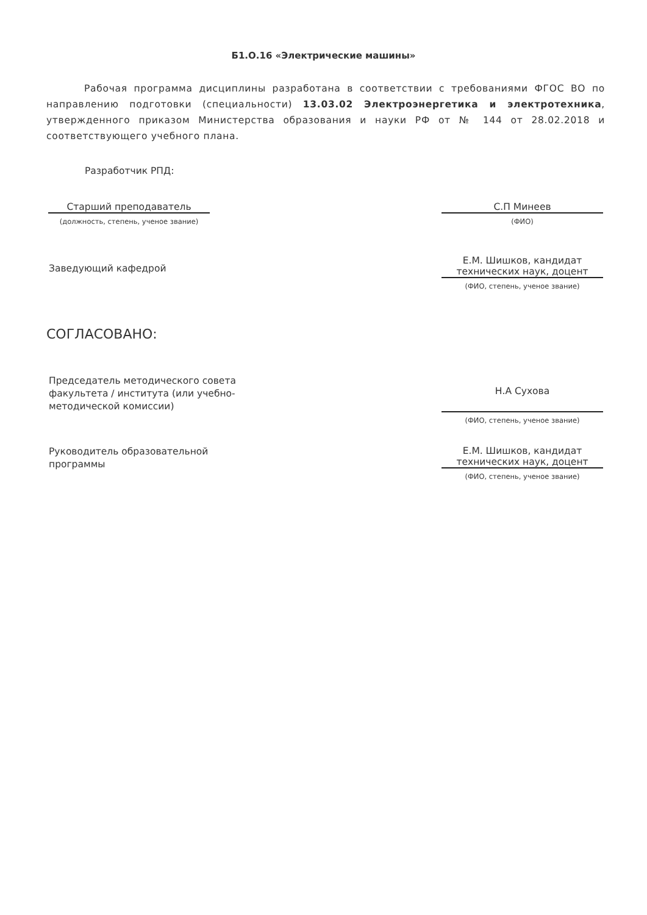Б1.О.16 «Электрические машины»
Рабочая программа дисциплины разработана в соответствии с требованиями ФГОС ВО по направлению подготовки (специальности) 13.03.02 Электроэнергетика и электротехника, утвержденного приказом Министерства образования и науки РФ от № 144 от 28.02.2018 и соответствующего учебного плана.
Разработчик РПД:
Старший преподаватель
(должность, степень, ученое звание)
С.П Минеев
(ФИО)
Заведующий кафедрой
Е.М. Шишков, кандидат технических наук, доцент
(ФИО, степень, ученое звание)
СОГЛАСОВАНО:
Председатель методического совета факультета / института (или учебно-методической комиссии)
Н.А Сухова
(ФИО, степень, ученое звание)
Руководитель образовательной программы
Е.М. Шишков, кандидат технических наук, доцент
(ФИО, степень, ученое звание)